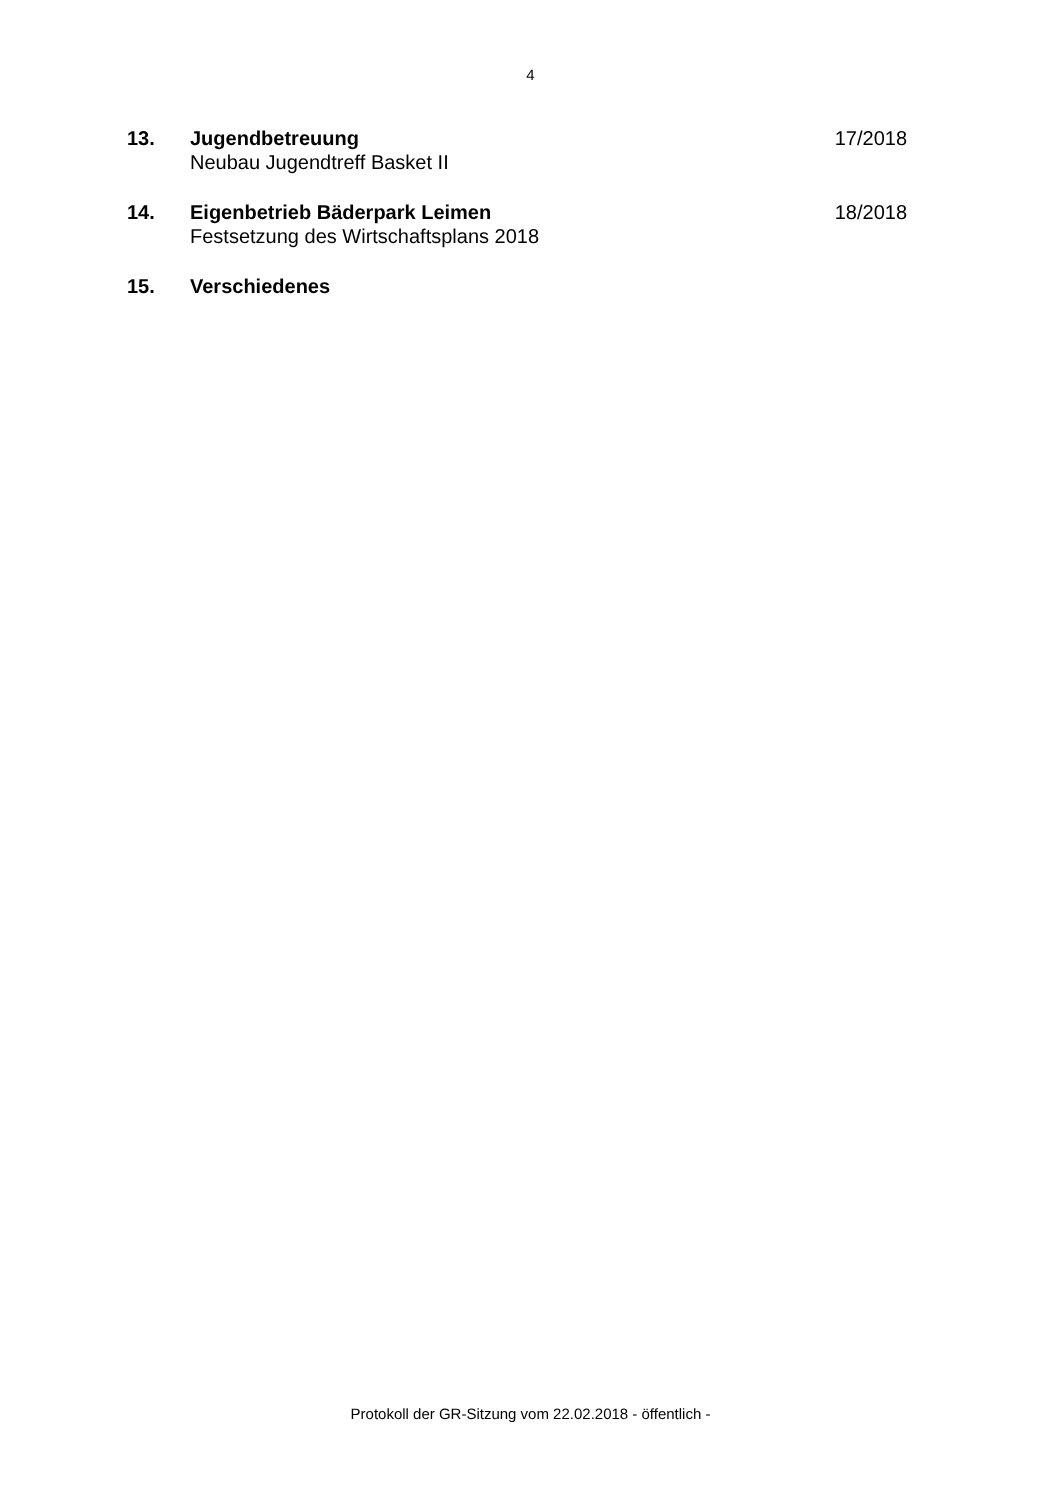4
13. Jugendbetreuung
Neubau Jugendtreff Basket II
17/2018
14. Eigenbetrieb Bäderpark Leimen
Festsetzung des Wirtschaftsplans 2018
18/2018
15. Verschiedenes
Protokoll der GR-Sitzung vom 22.02.2018 - öffentlich -